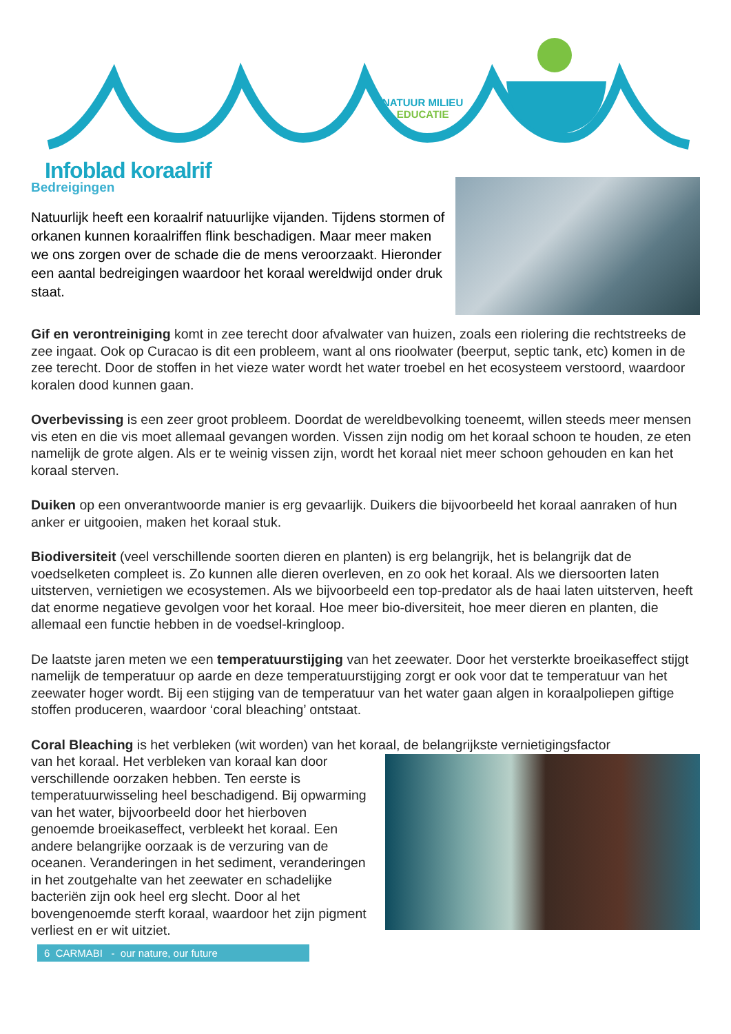NATUUR MILIEU
EDUCATIE
Infoblad koraalrif
Bedreigingen
Natuurlijk heeft een koraalrif natuurlijke vijanden. Tijdens stormen of orkanen kunnen koraalriffen flink beschadigen. Maar meer maken we ons zorgen over de schade die de mens veroorzaakt. Hieronder een aantal bedreigingen waardoor het koraal wereldwijd onder druk staat.
Gif en verontreiniging komt in zee terecht door afvalwater van huizen, zoals een riolering die rechtstreeks de zee ingaat. Ook op Curacao is dit een probleem, want al ons rioolwater (beerput, septic tank, etc) komen in de zee terecht. Door de stoffen in het vieze water wordt het water troebel en het ecosysteem verstoord, waardoor koralen dood kunnen gaan.
Overbevissing is een zeer groot probleem. Doordat de wereldbevolking toeneemt, willen steeds meer mensen vis eten en die vis moet allemaal gevangen worden. Vissen zijn nodig om het koraal schoon te houden, ze eten namelijk de grote algen. Als er te weinig vissen zijn, wordt het koraal niet meer schoon gehouden en kan het koraal sterven.
Duiken op een onverantwoorde manier is erg gevaarlijk. Duikers die bijvoorbeeld het koraal aanraken of hun anker er uitgooien, maken het koraal stuk.
Biodiversiteit (veel verschillende soorten dieren en planten) is erg belangrijk, het is belangrijk dat de voedselketen compleet is. Zo kunnen alle dieren overleven, en zo ook het koraal. Als we diersoorten laten uitsterven, vernietigen we ecosystemen. Als we bijvoorbeeld een top-predator als de haai laten uitsterven, heeft dat enorme negatieve gevolgen voor het koraal. Hoe meer bio-diversiteit, hoe meer dieren en planten, die allemaal een functie hebben in de voedsel-kringloop.
De laatste jaren meten we een temperatuurstijging van het zeewater. Door het versterkte broeikaseffect stijgt namelijk de temperatuur op aarde en deze temperatuurstijging zorgt er ook voor dat te temperatuur van het zeewater hoger wordt. Bij een stijging van de temperatuur van het water gaan algen in koraalpoliepen giftige stoffen produceren, waardoor ‘coral bleaching’ ontstaat.
Coral Bleaching is het verbleken (wit worden) van het koraal, de belangrijkste vernietigingsfactor
van het koraal. Het verbleken van koraal kan door verschillende oorzaken hebben. Ten eerste is temperatuurwisseling heel beschadigend. Bij opwarming van het water, bijvoorbeeld door het hierboven genoemde broeikaseffect, verbleekt het koraal. Een andere belangrijke oorzaak is de verzuring van de oceanen. Veranderingen in het sediment, veranderingen in het zoutgehalte van het zeewater en schadelijke bacteriën zijn ook heel erg slecht. Door al het bovengenoemde sterft koraal, waardoor het zijn pigment verliest en er wit uitziet.
6 CARMABI - our nature, our future